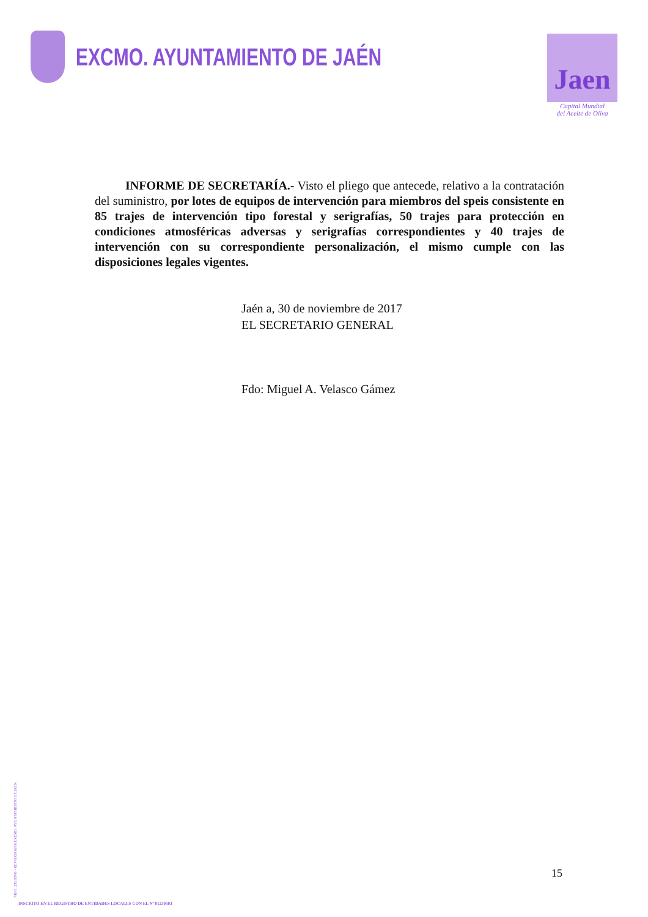EXCMO. AYUNTAMIENTO DE JAÉN
Jaen
Capital Mundial
del Aceite de Oliva
INFORME DE SECRETARÍA.- Visto el pliego que antecede, relativo a la contratación del suministro, por lotes de equipos de intervención para miembros del speis consistente en 85 trajes de intervención tipo forestal y serigrafías, 50 trajes para protección en condiciones atmosféricas adversas y serigrafías correspondientes y 40 trajes de intervención con su correspondiente personalización, el mismo cumple con las disposiciones legales vigentes.
Jaén a, 30 de noviembre de 2017
EL SECRETARIO GENERAL
Fdo: Miguel A. Velasco Gámez
MOD. 200.009-B - REPROGRAFÍA EXCMO. AYUNTAMIENTO DE JAÉN
15
INSCRITO EN EL REGISTRO DE ENTIDADES LOCALES CON EL Nº 01230503